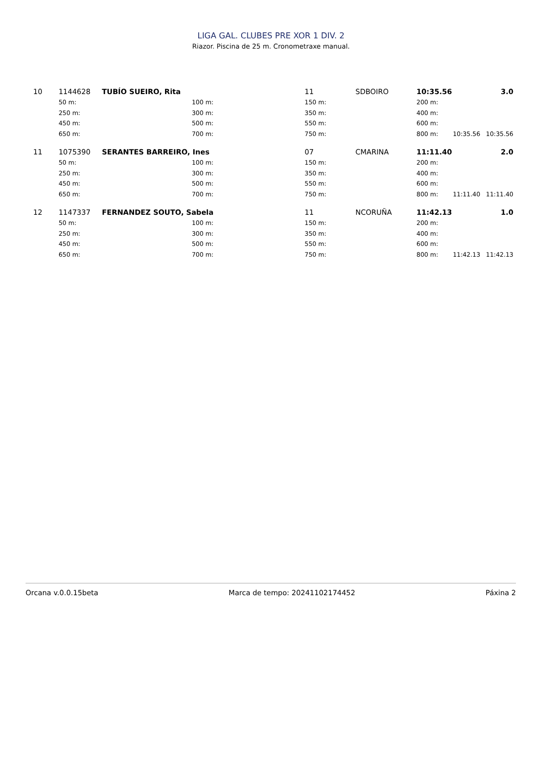LIGA GAL. CLUBES PRE XOR 1 DIV. 2
Riazor. Piscina de 25 m. Cronometraxe manual.
| 10 | 1144628 | TUBÍO SUEIRO, Rita | | 11 | SDBOIRO | 10:35.56 | | 3.0 |
| | 50 m: | 100 m: | | 150 m: | | 200 m: | | |
| | 250 m: | 300 m: | | 350 m: | | 400 m: | | |
| | 450 m: | 500 m: | | 550 m: | | 600 m: | | |
| | 650 m: | 700 m: | | 750 m: | | 800 m: | 10:35.56 | 10:35.56 |
| 11 | 1075390 | SERANTES BARREIRO, Ines | | 07 | CMARINA | 11:11.40 | | 2.0 |
| | 50 m: | 100 m: | | 150 m: | | 200 m: | | |
| | 250 m: | 300 m: | | 350 m: | | 400 m: | | |
| | 450 m: | 500 m: | | 550 m: | | 600 m: | | |
| | 650 m: | 700 m: | | 750 m: | | 800 m: | 11:11.40 | 11:11.40 |
| 12 | 1147337 | FERNANDEZ SOUTO, Sabela | | 11 | NCORUÑA | 11:42.13 | | 1.0 |
| | 50 m: | 100 m: | | 150 m: | | 200 m: | | |
| | 250 m: | 300 m: | | 350 m: | | 400 m: | | |
| | 450 m: | 500 m: | | 550 m: | | 600 m: | | |
| | 650 m: | 700 m: | | 750 m: | | 800 m: | 11:42.13 | 11:42.13 |
Orcana v.0.0.15beta Marca de tempo: 20241102174452 Páxina 2